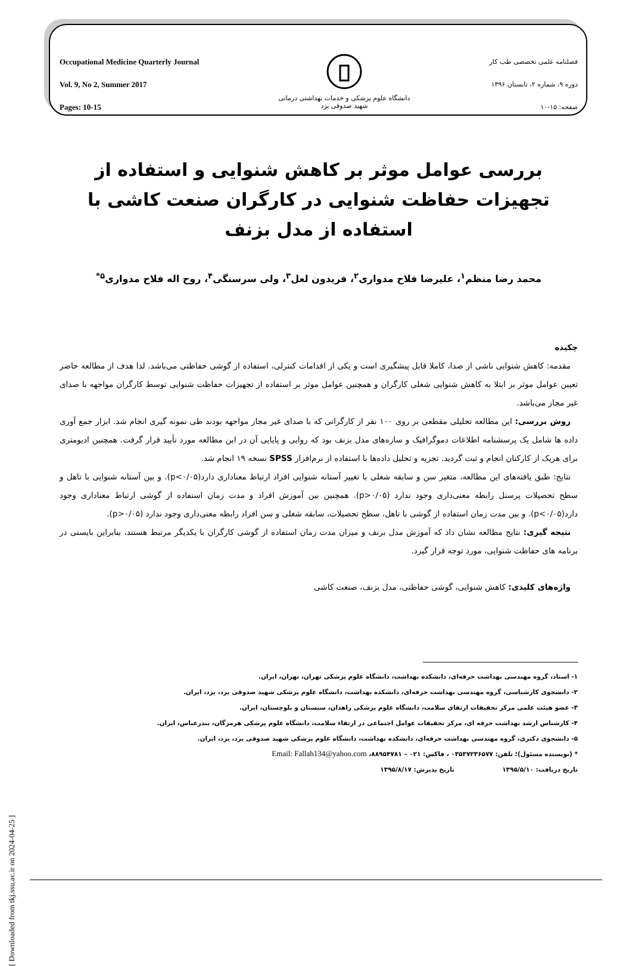Occupational Medicine Quarterly Journal
Vol. 9, No 2, Summer 2017
Pages: 10-15
دانشگاه علوم پزشکی و خدمات بهداشتی درمانی
شهید صدوقی یزد
فصلنامه علمی تخصصی طب کار
دوره ۹، شماره ۲، تابستان ۱۳۹۶
صفحه: ۱۵-۱۰
بررسی عوامل موثر بر کاهش شنوایی و استفاده از تجهیزات حفاظت شنوایی در کارگران صنعت کاشی با استفاده از مدل بزنف
محمد رضا منظم<sup>۱</sup>، علیرضا فلاح مدواری<sup>۲</sup>، فریدون لعل<sup>۳</sup>، ولی سرسنگی<sup>۴</sup>، روح اله فلاح مدواری<sup>۵*</sup>
چکیده
مقدمه: کاهش شنوایی ناشی از صدا، کاملا قابل پیشگیری است و یکی از اقدامات کنترلی، استفاده از گوشی حفاظتی می‌باشد. لذا هدف از مطالعه حاضر تعیین عوامل موثر بر ابتلا به کاهش شنوایی شغلی کارگران و همچنین عوامل موثر بر استفاده از تجهیزات حفاظت شنوایی توسط کارگران مواجهه با صدای غیر مجاز می‌باشد.
روش بررسی: این مطالعه تحلیلی مقطعی بر روی ۱۰۰ نفر از کارگرانی که با صدای غیر مجاز مواجهه بودند طی نمونه گیری انجام شد. ابزار جمع آوری داده ها شامل یک پرسشنامه اطلاعات دموگرافیک و سازه‌های مدل بزنف بود که روایی و پایایی آن در این مطالعه مورد تأیید قرار گرفت. همچنین ادیومتری برای هریک از کارکنان انجام و ثبت گردید. تجزیه و تحلیل داده‌ها با استفاده از نرم‌افزار SPSS نسخه ۱۹ انجام شد.
نتایج: طبق یافته‌های این مطالعه، متغیر سن و سابقه شغلی با تغییر آستانه شنوایی افراد ارتباط معناداری دارد(p<۰/۰۵). و بین آستانه شنوایی با تاهل و سطح تحصیلات پرسنل رابطه معنی‌داری وجود ندارد (p>۰/۰۵). همچنین بین آموزش افراد و مدت زمان استفاده از گوشی ارتباط معناداری وجود دارد(p<۰/۰۵). و بین مدت زمان استفاده از گوشی با تاهل، سطح تحصیلات، سابقه شغلی و سن افراد رابطه معنی‌داری وجود ندارد (p>۰/۰۵).
نتیجه گیری: نتایج مطالعه نشان داد که آموزش مدل برنف و میزان مدت زمان استفاده از گوشی کارگران با یکدیگر مرتبط هستند، بنابراین بایستی در برنامه های حفاظت شنوایی، مورد توجه قرار گیرد.
واژه‌های کلیدی: کاهش شنوایی، گوشی حفاظتی، مدل بزنف، صنعت کاشی
۱- استاد، گروه مهندسی بهداشت حرفه‌ای، دانشکده بهداشت، دانشگاه علوم پزشکی تهران، تهران، ایران.
۲- دانشجوی کارشناسی، گروه مهندسی بهداشت حرفه‌ای، دانشکده بهداشت، دانشگاه علوم پزشکی شهید صدوقی یزد، یزد، ایران.
۳- عضو هیئت علمی مرکز تحقیقات ارتقای سلامت، دانشگاه علوم پزشکی زاهدان، سیستان و بلوچستان، ایران.
۴- کارشناس ارشد بهداشت حرفه ای، مرکز تحقیقات عوامل اجتماعی در ارتقاء سلامت، دانشگاه علوم پزشکی هرمزگان، بندرعباس، ایران.
۵- دانشجوی دکتری، گروه مهندسی بهداشت حرفه‌ای، دانشکده بهداشت، دانشگاه علوم پزشکی شهید صدوقی یزد، یزد، ایران.
* (نویسنده مسئول)؛ تلفن: ۰۳۵۳۷۲۳۶۵۷۷ ، فاکس: ۰۲۱ – ۸۸۹۵۴۷۸۱، Email: Fallah134@yahoo.com
تاریخ دریافت: ۱۳۹۵/۵/۱۰ تاریخ پذیرش: ۱۳۹۵/۸/۱۷
[ Downloaded from tkj.ssu.ac.ir on 2024-04-25 ]